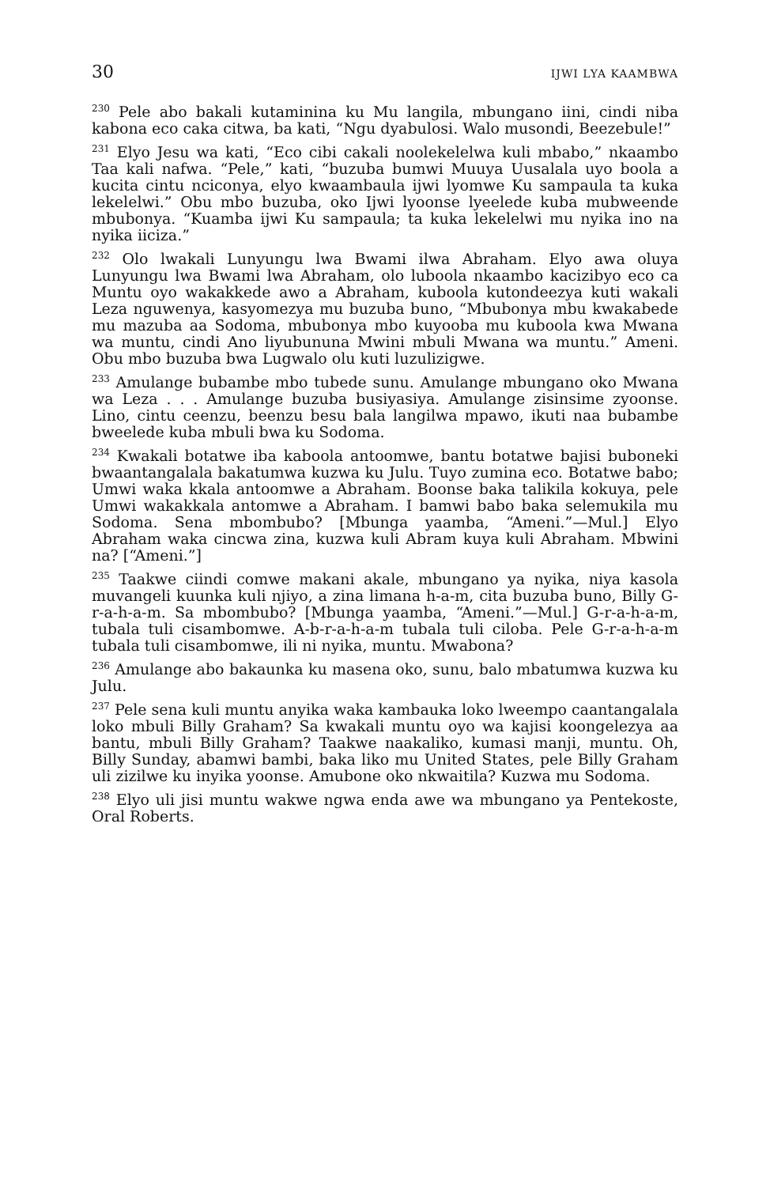30 IJWI LYA KAAMBWA
<sup>230</sup> Pele abo bakali kutaminina ku Mu langila, mbungano iini, cindi niba kabona eco caka citwa, ba kati, “Ngu dyabulosi. Walo musondi, Beezebule!”
<sup>231</sup> Elyo Jesu wa kati, “Eco cibi cakali noolekelelwa kuli mbabo,” nkaambo Taa kali nafwa. “Pele,” kati, “buzuba bumwi Muuya Uusalala uyo boola a kucita cintu nciconya, elyo kwaambaula ijwi lyomwe Ku sampaula ta kuka lekelelwi.” Obu mbo buzuba, oko Ijwi lyoonse lyeelede kuba mubweende mbubonya. “Kuamba ijwi Ku sampaula; ta kuka lekelelwi mu nyika ino na nyika iiciza.”
<sup>232</sup> Olo lwakali Lunyungu lwa Bwami ilwa Abraham. Elyo awa oluya Lunyungu lwa Bwami lwa Abraham, olo luboola nkaambo kacizibyo eco ca Muntu oyo wakakkede awo a Abraham, kuboola kutondeezya kuti wakali Leza nguwenya, kasyomezya mu buzuba buno, “Mbubonya mbu kwakabede mu mazuba aa Sodoma, mbubonya mbo kuyooba mu kuboola kwa Mwana wa muntu, cindi Ano liyubununa Mwini mbuli Mwana wa muntu.” Ameni. Obu mbo buzuba bwa Lugwalo olu kuti luzulizigwe.
<sup>233</sup> Amulange bubambe mbo tubede sunu. Amulange mbungano oko Mwana wa Leza . . . Amulange buzuba busiyasiya. Amulange zisinsime zyoonse. Lino, cintu ceenzu, beenzu besu bala langilwa mpawo, ikuti naa bubambe bweelede kuba mbuli bwa ku Sodoma.
<sup>234</sup> Kwakali botatwe iba kaboola antoomwe, bantu botatwe bajisi buboneki bwaantangalala bakatumwa kuzwa ku Julu. Tuyo zumina eco. Botatwe babo; Umwi waka kkala antoomwe a Abraham. Boonse baka talikila kokuya, pele Umwi wakakkala antomwe a Abraham. I bamwi babo baka selemukila mu Sodoma. Sena mbombubo? [Mbunga yaamba, “Ameni.”—Mul.] Elyo Abraham waka cincwa zina, kuzwa kuli Abram kuya kuli Abraham. Mbwini na? [“Ameni.”]
<sup>235</sup> Taakwe ciindi comwe makani akale, mbungano ya nyika, niya kasola muvangeli kuunka kuli njiyo, a zina limana h-a-m, cita buzuba buno, Billy G-r-a-h-a-m. Sa mbombubo? [Mbunga yaamba, “Ameni.”—Mul.] G-r-a-h-a-m, tubala tuli cisambomwe. A-b-r-a-h-a-m tubala tuli ciloba. Pele G-r-a-h-a-m tubala tuli cisambomwe, ili ni nyika, muntu. Mwabona?
<sup>236</sup> Amulange abo bakaunka ku masena oko, sunu, balo mbatumwa kuzwa ku Julu.
<sup>237</sup> Pele sena kuli muntu anyika waka kambauka loko lweempo caantangalala loko mbuli Billy Graham? Sa kwakali muntu oyo wa kajisi koongelezya aa bantu, mbuli Billy Graham? Taakwe naakaliko, kumasi manji, muntu. Oh, Billy Sunday, abamwi bambi, baka liko mu United States, pele Billy Graham uli zizilwe ku inyika yoonse. Amubone oko nkwaitila? Kuzwa mu Sodoma.
<sup>238</sup> Elyo uli jisi muntu wakwe ngwa enda awe wa mbungano ya Pentekoste, Oral Roberts.